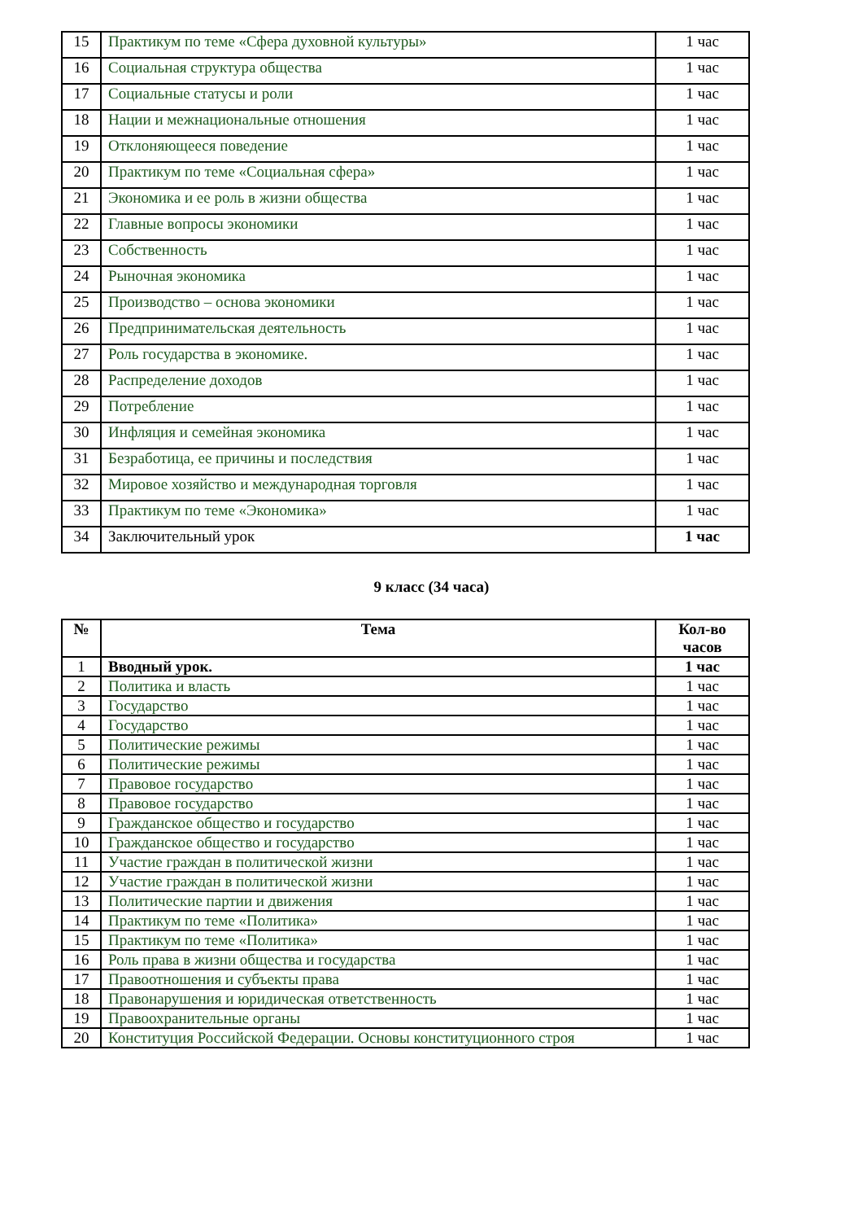| 15 | Практикум по теме «Сфера духовной культуры» | 1 час |
| 16 | Социальная структура общества | 1 час |
| 17 | Социальные статусы и роли | 1 час |
| 18 | Нации и межнациональные отношения | 1 час |
| 19 | Отклоняющееся поведение | 1 час |
| 20 | Практикум по теме «Социальная сфера» | 1 час |
| 21 | Экономика и ее роль в жизни общества | 1 час |
| 22 | Главные вопросы экономики | 1 час |
| 23 | Собственность | 1 час |
| 24 | Рыночная экономика | 1 час |
| 25 | Производство – основа экономики | 1 час |
| 26 | Предпринимательская деятельность | 1 час |
| 27 | Роль государства в экономике. | 1 час |
| 28 | Распределение доходов | 1 час |
| 29 | Потребление | 1 час |
| 30 | Инфляция и семейная экономика | 1 час |
| 31 | Безработица, ее причины и последствия | 1 час |
| 32 | Мировое хозяйство и международная торговля | 1 час |
| 33 | Практикум по теме «Экономика» | 1 час |
| 34 | Заключительный урок | 1 час |
9 класс (34 часа)
| № | Тема | Кол-во часов |
| --- | --- | --- |
| 1 | Вводный урок. | 1 час |
| 2 | Политика и власть | 1 час |
| 3 | Государство | 1 час |
| 4 | Государство | 1 час |
| 5 | Политические режимы | 1 час |
| 6 | Политические режимы | 1 час |
| 7 | Правовое государство | 1 час |
| 8 | Правовое государство | 1 час |
| 9 | Гражданское общество и государство | 1 час |
| 10 | Гражданское общество и государство | 1 час |
| 11 | Участие граждан в политической жизни | 1 час |
| 12 | Участие граждан в политической жизни | 1 час |
| 13 | Политические партии и движения | 1 час |
| 14 | Практикум по теме «Политика» | 1 час |
| 15 | Практикум по теме «Политика» | 1 час |
| 16 | Роль права в жизни общества и государства | 1 час |
| 17 | Правоотношения и субъекты права | 1 час |
| 18 | Правонарушения и юридическая ответственность | 1 час |
| 19 | Правоохранительные органы | 1 час |
| 20 | Конституция Российской Федерации. Основы конституционного строя | 1 час |